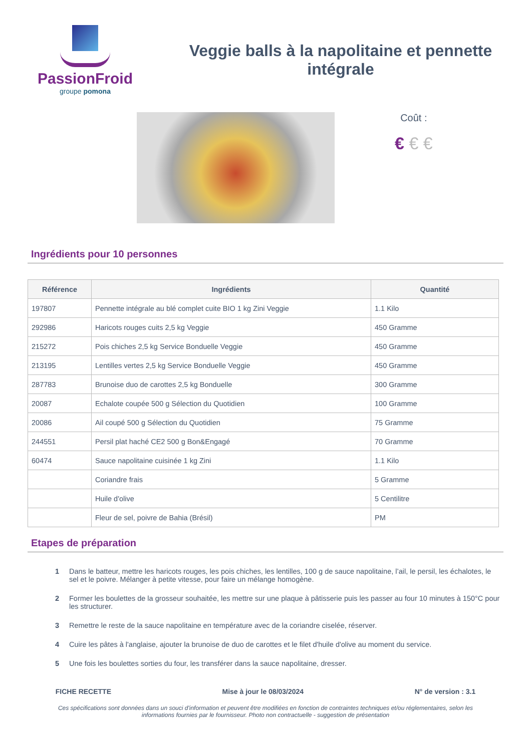PassionFroid
groupe pomona
Veggie balls à la napolitaine et pennette intégrale
Coût :
€ € €
Ingrédients pour 10 personnes
| Référence | Ingrédients | Quantité |
| --- | --- | --- |
| 197807 | Pennette intégrale au blé complet cuite BIO 1 kg Zini Veggie | 1.1 Kilo |
| 292986 | Haricots rouges cuits 2,5 kg Veggie | 450 Gramme |
| 215272 | Pois chiches 2,5 kg Service Bonduelle Veggie | 450 Gramme |
| 213195 | Lentilles vertes 2,5 kg Service Bonduelle Veggie | 450 Gramme |
| 287783 | Brunoise duo de carottes 2,5 kg Bonduelle | 300 Gramme |
| 20087 | Echalote coupée 500 g Sélection du Quotidien | 100 Gramme |
| 20086 | Ail coupé 500 g Sélection du Quotidien | 75 Gramme |
| 244551 | Persil plat haché CE2 500 g Bon&Engagé | 70 Gramme |
| 60474 | Sauce napolitaine cuisinée 1 kg Zini | 1.1 Kilo |
| | Coriandre frais | 5 Gramme |
| | Huile d'olive | 5 Centilitre |
| | Fleur de sel, poivre de Bahia (Brésil) | PM |
Etapes de préparation
1 Dans le batteur, mettre les haricots rouges, les pois chiches, les lentilles, 100 g de sauce napolitaine, l’ail, le persil, les échalotes, le sel et le poivre. Mélanger à petite vitesse, pour faire un mélange homogène.
2 Former les boulettes de la grosseur souhaitée, les mettre sur une plaque à pâtisserie puis les passer au four 10 minutes à 150°C pour les structurer.
3 Remettre le reste de la sauce napolitaine en température avec de la coriandre ciselée, réserver.
4 Cuire les pâtes à l'anglaise, ajouter la brunoise de duo de carottes et le filet d'huile d'olive au moment du service.
5 Une fois les boulettes sorties du four, les transférer dans la sauce napolitaine, dresser.
FICHE RECETTE Mise à jour le 08/03/2024 N° de version : 3.1
Ces spécifications sont données dans un souci d'information et peuvent être modifiées en fonction de contraintes techniques et/ou réglementaires, selon les informations fournies par le fournisseur. Photo non contractuelle - suggestion de présentation